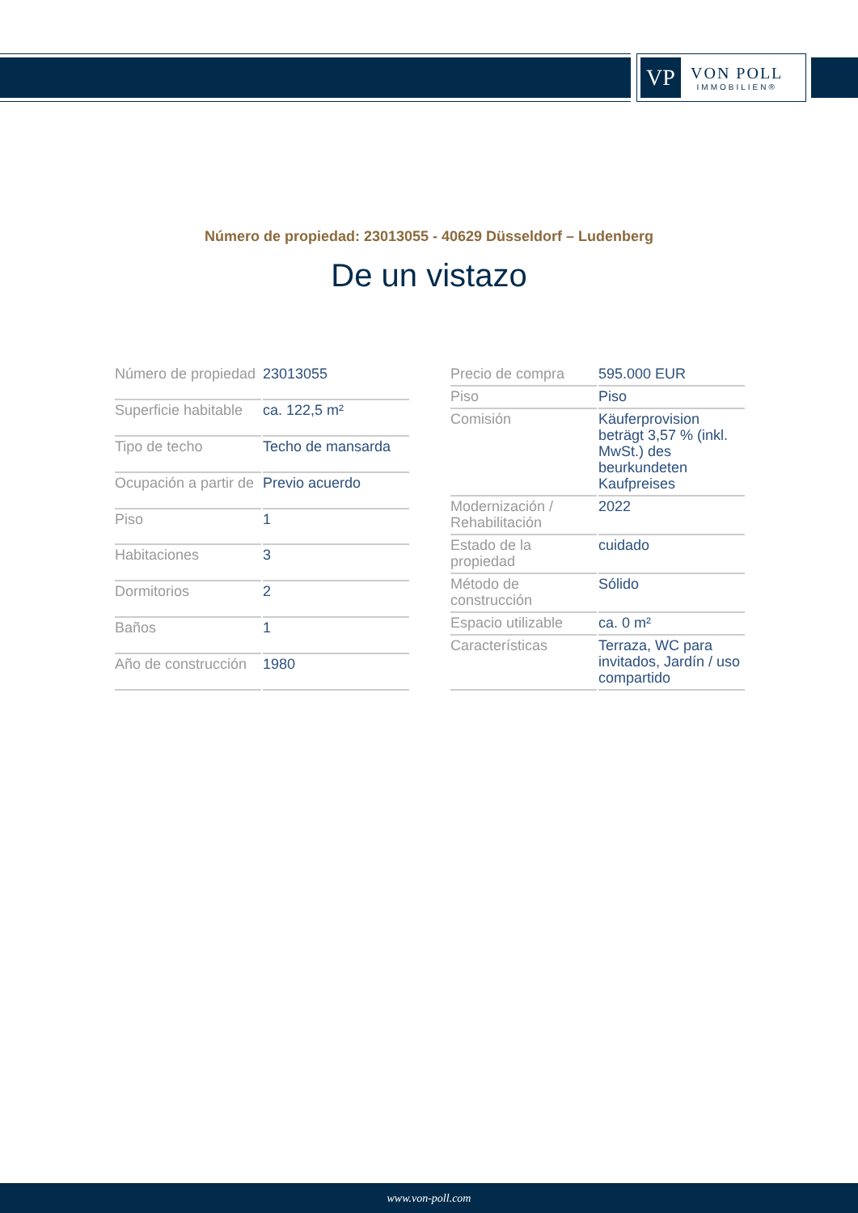VP
VON POLL
IMMOBILIEN®
Número de propiedad: 23013055 - 40629 Düsseldorf – Ludenberg
De un vistazo
| Número de propiedad | 23013055 |
| Superficie habitable | ca. 122,5 m² |
| Tipo de techo | Techo de mansarda |
| Ocupación a partir de | Previo acuerdo |
| Piso | 1 |
| Habitaciones | 3 |
| Dormitorios | 2 |
| Baños | 1 |
| Año de construcción | 1980 |
| Precio de compra | 595.000 EUR |
| Piso | Piso |
| Comisión | Käuferprovision beträgt 3,57 % (inkl. MwSt.) des beurkundeten Kaufpreises |
| Modernización / Rehabilitación | 2022 |
| Estado de la propiedad | cuidado |
| Método de construcción | Sólido |
| Espacio utilizable | ca. 0 m² |
| Características | Terraza, WC para invitados, Jardín / uso compartido |
www.von-poll.com